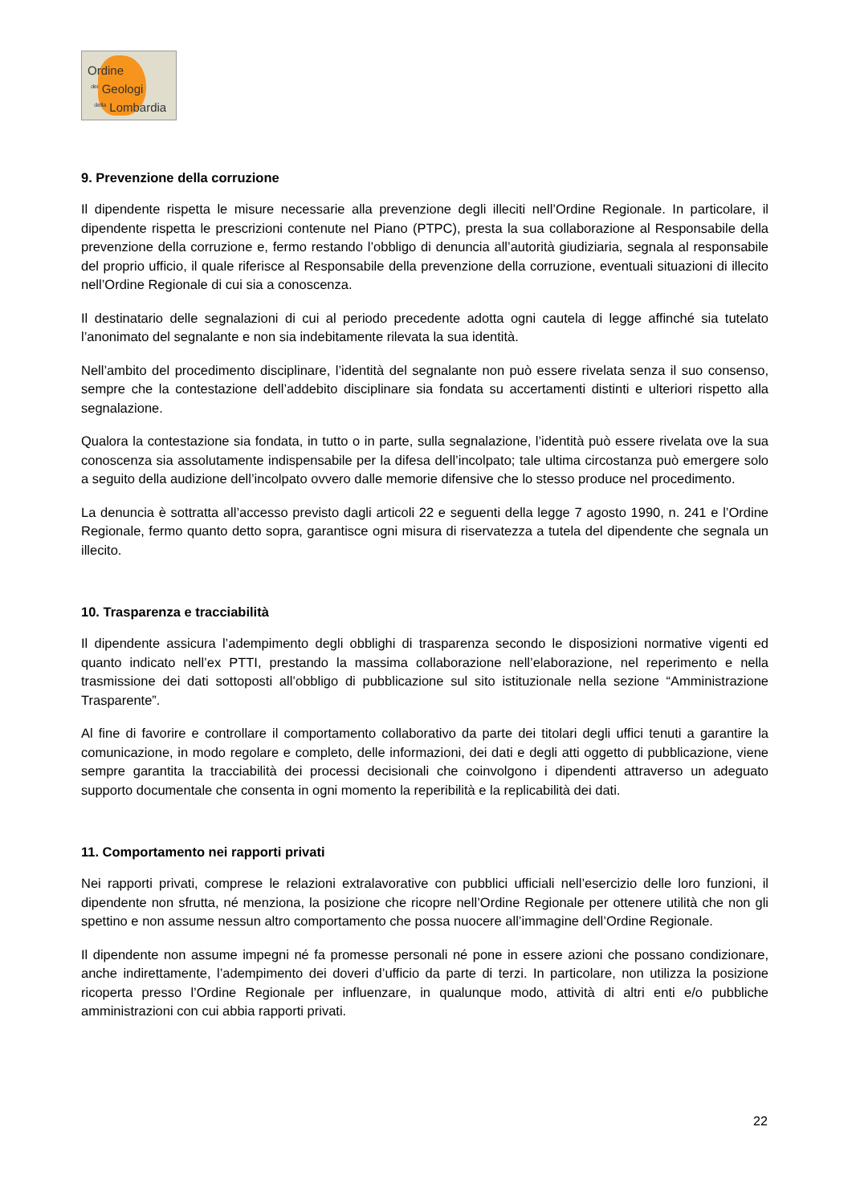Ordine
<sup>dei</sup> Geologi
<sup>della</sup> Lombardia
9. Prevenzione della corruzione
Il dipendente rispetta le misure necessarie alla prevenzione degli illeciti nell’Ordine Regionale. In particolare, il dipendente rispetta le prescrizioni contenute nel Piano (PTPC), presta la sua collaborazione al Responsabile della prevenzione della corruzione e, fermo restando l’obbligo di denuncia all’autorità giudiziaria, segnala al responsabile del proprio ufficio, il quale riferisce al Responsabile della prevenzione della corruzione, eventuali situazioni di illecito nell’Ordine Regionale di cui sia a conoscenza.
Il destinatario delle segnalazioni di cui al periodo precedente adotta ogni cautela di legge affinché sia tutelato l’anonimato del segnalante e non sia indebitamente rilevata la sua identità.
Nell’ambito del procedimento disciplinare, l’identità del segnalante non può essere rivelata senza il suo consenso, sempre che la contestazione dell’addebito disciplinare sia fondata su accertamenti distinti e ulteriori rispetto alla segnalazione.
Qualora la contestazione sia fondata, in tutto o in parte, sulla segnalazione, l’identità può essere rivelata ove la sua conoscenza sia assolutamente indispensabile per la difesa dell’incolpato; tale ultima circostanza può emergere solo a seguito della audizione dell’incolpato ovvero dalle memorie difensive che lo stesso produce nel procedimento.
La denuncia è sottratta all’accesso previsto dagli articoli 22 e seguenti della legge 7 agosto 1990, n. 241 e l’Ordine Regionale, fermo quanto detto sopra, garantisce ogni misura di riservatezza a tutela del dipendente che segnala un illecito.
10. Trasparenza e tracciabilità
Il dipendente assicura l’adempimento degli obblighi di trasparenza secondo le disposizioni normative vigenti ed quanto indicato nell’ex PTTI, prestando la massima collaborazione nell’elaborazione, nel reperimento e nella trasmissione dei dati sottoposti all’obbligo di pubblicazione sul sito istituzionale nella sezione “Amministrazione Trasparente”.
Al fine di favorire e controllare il comportamento collaborativo da parte dei titolari degli uffici tenuti a garantire la comunicazione, in modo regolare e completo, delle informazioni, dei dati e degli atti oggetto di pubblicazione, viene sempre garantita la tracciabilità dei processi decisionali che coinvolgono i dipendenti attraverso un adeguato supporto documentale che consenta in ogni momento la reperibilità e la replicabilità dei dati.
11. Comportamento nei rapporti privati
Nei rapporti privati, comprese le relazioni extralavorative con pubblici ufficiali nell’esercizio delle loro funzioni, il dipendente non sfrutta, né menziona, la posizione che ricopre nell’Ordine Regionale per ottenere utilità che non gli spettino e non assume nessun altro comportamento che possa nuocere all’immagine dell’Ordine Regionale.
Il dipendente non assume impegni né fa promesse personali né pone in essere azioni che possano condizionare, anche indirettamente, l’adempimento dei doveri d’ufficio da parte di terzi. In particolare, non utilizza la posizione ricoperta presso l’Ordine Regionale per influenzare, in qualunque modo, attività di altri enti e/o pubbliche amministrazioni con cui abbia rapporti privati.
22